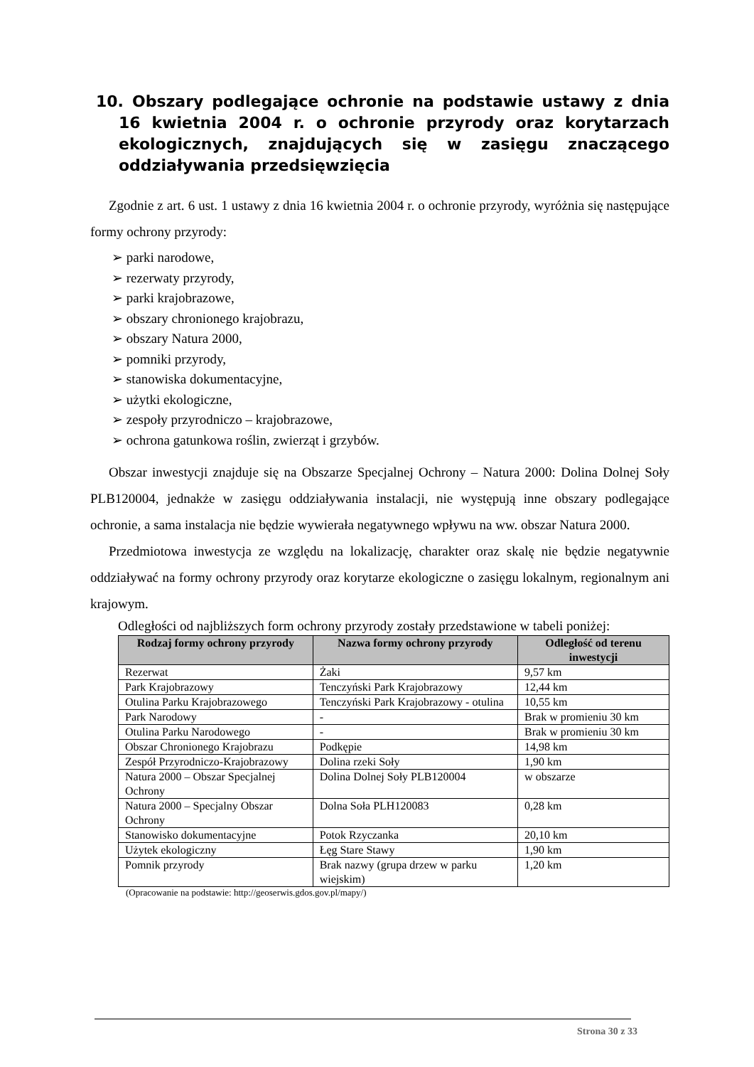10. Obszary podlegające ochronie na podstawie ustawy z dnia 16 kwietnia 2004 r. o ochronie przyrody oraz korytarzach ekologicznych, znajdujących się w zasięgu znaczącego oddziaływania przedsięwzięcia
Zgodnie z art. 6 ust. 1 ustawy z dnia 16 kwietnia 2004 r. o ochronie przyrody, wyróżnia się następujące formy ochrony przyrody:
➢ parki narodowe,
➢ rezerwaty przyrody,
➢ parki krajobrazowe,
➢ obszary chronionego krajobrazu,
➢ obszary Natura 2000,
➢ pomniki przyrody,
➢ stanowiska dokumentacyjne,
➢ użytki ekologiczne,
➢ zespoły przyrodniczo – krajobrazowe,
➢ ochrona gatunkowa roślin, zwierząt i grzybów.
Obszar inwestycji znajduje się na Obszarze Specjalnej Ochrony – Natura 2000: Dolina Dolnej Soły PLB120004, jednakże w zasięgu oddziaływania instalacji, nie występują inne obszary podlegające ochronie, a sama instalacja nie będzie wywierała negatywnego wpływu na ww. obszar Natura 2000.
Przedmiotowa inwestycja ze względu na lokalizację, charakter oraz skalę nie będzie negatywnie oddziaływać na formy ochrony przyrody oraz korytarze ekologiczne o zasięgu lokalnym, regionalnym ani krajowym.
Odległości od najbliższych form ochrony przyrody zostały przedstawione w tabeli poniżej:
| Rodzaj formy ochrony przyrody | Nazwa formy ochrony przyrody | Odległość od terenu inwestycji |
| --- | --- | --- |
| Rezerwat | Żaki | 9,57 km |
| Park Krajobrazowy | Tenczyński Park Krajobrazowy | 12,44 km |
| Otulina Parku Krajobrazowego | Tenczyński Park Krajobrazowy - otulina | 10,55 km |
| Park Narodowy | - | Brak w promieniu 30 km |
| Otulina Parku Narodowego | - | Brak w promieniu 30 km |
| Obszar Chronionego Krajobrazu | Podkępie | 14,98 km |
| Zespół Przyrodniczo-Krajobrazowy | Dolina rzeki Soły | 1,90 km |
| Natura 2000 – Obszar Specjalnej Ochrony | Dolina Dolnej Soły PLB120004 | w obszarze |
| Natura 2000 – Specjalny Obszar Ochrony | Dolna Soła PLH120083 | 0,28 km |
| Stanowisko dokumentacyjne | Potok Rzyczanka | 20,10 km |
| Użytek ekologiczny | Łęg Stare Stawy | 1,90 km |
| Pomnik przyrody | Brak nazwy (grupa drzew w parku wiejskim) | 1,20 km |
(Opracowanie na podstawie: http://geoserwis.gdos.gov.pl/mapy/)
Strona 30 z 33